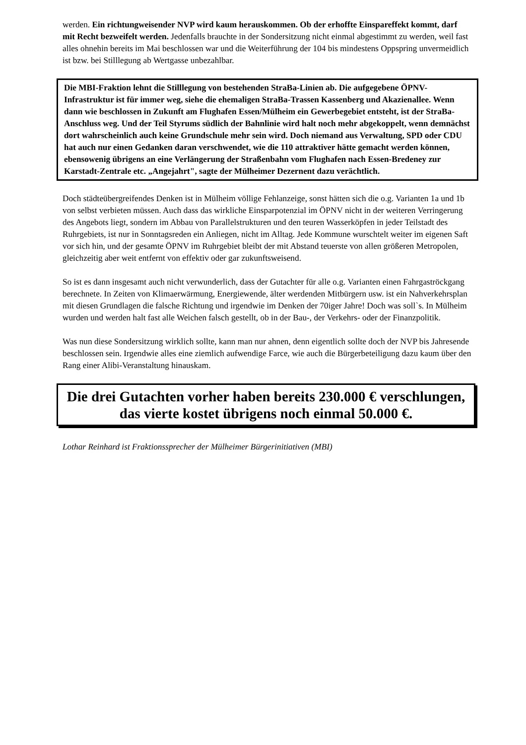werden. Ein richtungweisender NVP wird kaum herauskommen. Ob der erhoffte Einspareffekt kommt, darf mit Recht bezweifelt werden. Jedenfalls brauchte in der Sondersitzung nicht einmal abgestimmt zu werden, weil fast alles ohnehin bereits im Mai beschlossen war und die Weiterführung der 104 bis mindestens Oppspring unvermeidlich ist bzw. bei Stilllegung ab Wertgasse unbezahlbar.
Die MBI-Fraktion lehnt die Stilllegung von bestehenden StraBa-Linien ab. Die aufgegebene ÖPNV-Infrastruktur ist für immer weg, siehe die ehemaligen StraBa-Trassen Kassenberg und Akazienallee. Wenn dann wie beschlossen in Zukunft am Flughafen Essen/Mülheim ein Gewerbegebiet entsteht, ist der StraBa-Anschluss weg. Und der Teil Styrums südlich der Bahnlinie wird halt noch mehr abgekoppelt, wenn demnächst dort wahrscheinlich auch keine Grundschule mehr sein wird. Doch niemand aus Verwaltung, SPD oder CDU hat auch nur einen Gedanken daran verschwendet, wie die 110 attraktiver hätte gemacht werden können, ebensowenig übrigens an eine Verlängerung der Straßenbahn vom Flughafen nach Essen-Bredeney zur Karstadt-Zentrale etc. „Angejahrt", sagte der Mülheimer Dezernent dazu verächtlich.
Doch städteübergreifendes Denken ist in Mülheim völlige Fehlanzeige, sonst hätten sich die o.g. Varianten 1a und 1b von selbst verbieten müssen. Auch dass das wirkliche Einsparpotenzial im ÖPNV nicht in der weiteren Verringerung des Angebots liegt, sondern im Abbau von Parallelstrukturen und den teuren Wasserköpfen in jeder Teilstadt des Ruhrgebiets, ist nur in Sonntagsreden ein Anliegen, nicht im Alltag. Jede Kommune wurschtelt weiter im eigenen Saft vor sich hin, und der gesamte ÖPNV im Ruhrgebiet bleibt der mit Abstand teuerste von allen größeren Metropolen, gleichzeitig aber weit entfernt von effektiv oder gar zukunftsweisend.
So ist es dann insgesamt auch nicht verwunderlich, dass der Gutachter für alle o.g. Varianten einen Fahrgaströckgang berechnete. In Zeiten von Klimaerwärmung, Energiewende, älter werdenden Mitbürgern usw. ist ein Nahverkehrsplan mit diesen Grundlagen die falsche Richtung und irgendwie im Denken der 70iger Jahre! Doch was soll`s. In Mülheim wurden und werden halt fast alle Weichen falsch gestellt, ob in der Bau-, der Verkehrs- oder der Finanzpolitik.
Was nun diese Sondersitzung wirklich sollte, kann man nur ahnen, denn eigentlich sollte doch der NVP bis Jahresende beschlossen sein. Irgendwie alles eine ziemlich aufwendige Farce, wie auch die Bürgerbeteiligung dazu kaum über den Rang einer Alibi-Veranstaltung hinauskam.
Die drei Gutachten vorher haben bereits 230.000 € verschlungen,
das vierte kostet übrigens noch einmal 50.000 €.
Lothar Reinhard ist Fraktionssprecher der Mülheimer Bürgerinitiativen (MBI)